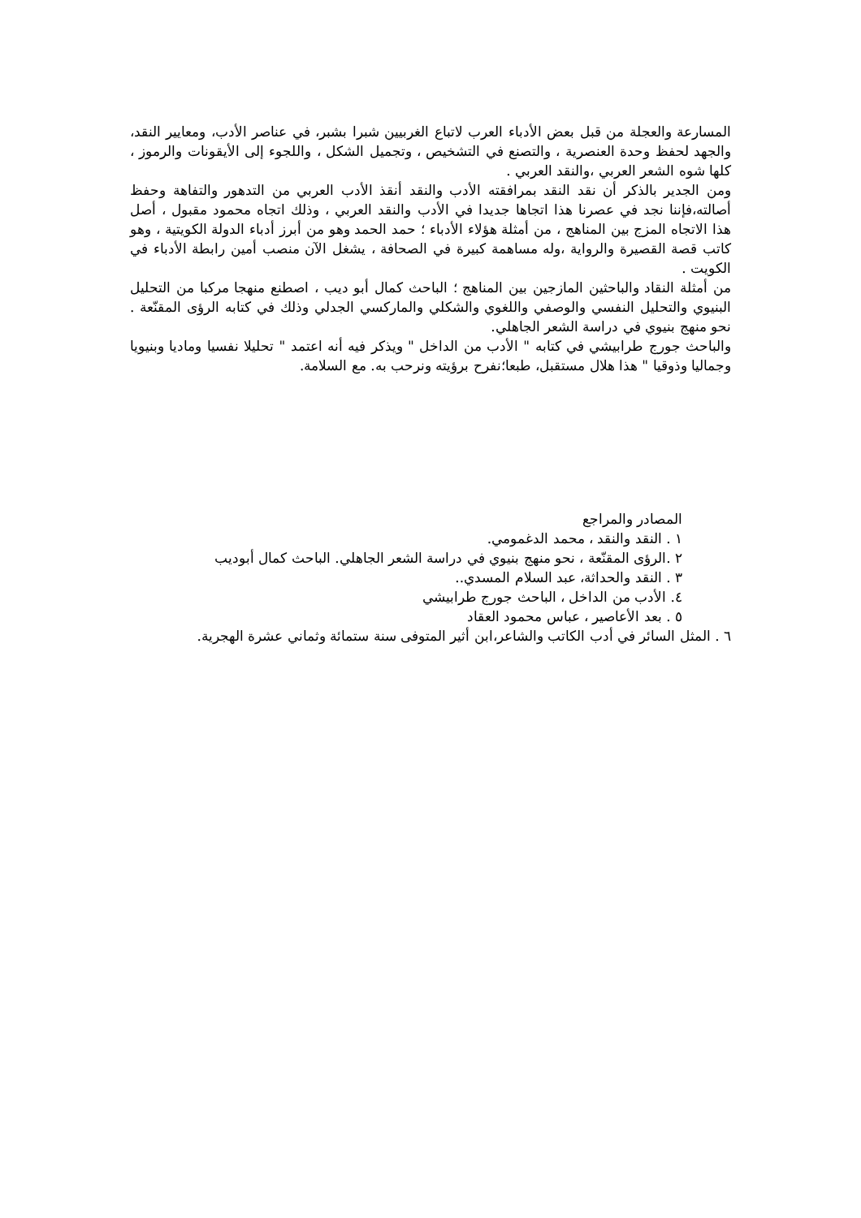المسارعة والعجلة من قبل بعض الأدباء العرب لاتباع الغربيين شبرا بشبر، في عناصر الأدب، ومعايير النقد، والجهد لحفظ وحدة العنصرية ، والتصنع في التشخيص ، وتجميل الشكل ، واللجوء إلى الأيقونات والرموز ، كلها شوه الشعر العربي ،والنقد العربي .
ومن الجدير بالذكر أن نقد النقد بمرافقته الأدب والنقد أنقذ الأدب العربي من التدهور والتفاهة وحفظ أصالته،فإننا نجد في عصرنا هذا اتجاها جديدا في الأدب والنقد العربي ، وذلك اتجاه محمود مقبول ، أصل هذا الاتجاه المزج بين المناهج ، من أمثلة هؤلاء الأدباء ؛ حمد الحمد وهو من أبرز أدباء الدولة الكويتية ، وهو كاتب قصة القصيرة والرواية ،وله مساهمة كبيرة في الصحافة ، يشغل الآن منصب أمين رابطة الأدباء في الكويت .
من أمثلة النقاد والباحثين المازجين بين المناهج ؛ الباحث كمال أبو ديب ، اصطنع منهجا مركبا من التحليل البنيوي والتحليل النفسي والوصفي واللغوي والشكلي والماركسي الجدلي وذلك في كتابه الرؤى المقنّعة . نحو منهج بنيوي في دراسة الشعر الجاهلي.
والباحث جورج طرابيشي في كتابه " الأدب من الداخل " ويذكر فيه أنه اعتمد " تحليلا نفسيا وماديا وبنيويا وجماليا وذوقيا " هذا هلال مستقبل، طبعا؛نفرح برؤيته ونرحب به. مع السلامة.
المصادر والمراجع
١ . النقد والنقد ، محمد الدغمومي.
٢ .الرؤى المقنّعة ، نحو منهج بنيوي في دراسة الشعر الجاهلي. الباحث كمال أبوديب
٣ . النقد والحداثة، عبد السلام المسدي..
٤. الأدب من الداخل ، الباحث جورج طرابيشي
٥ . بعد الأعاصير ، عباس محمود العقاد
٦ . المثل السائر في أدب الكاتب والشاعر،ابن أثير المتوفى سنة ستمائة وثماني عشرة الهجرية.